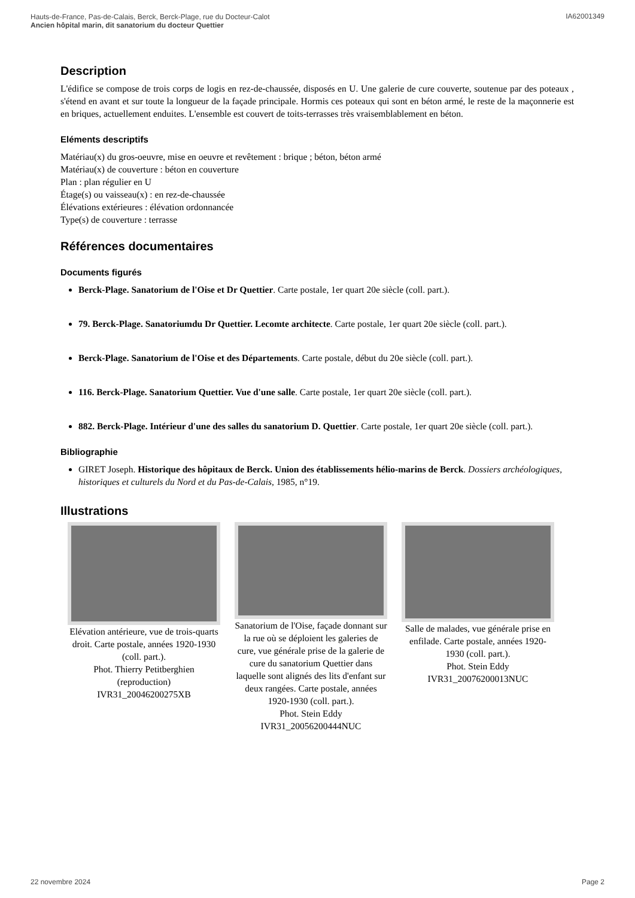Hauts-de-France, Pas-de-Calais, Berck, Berck-Plage, rue du Docteur-Calot
Ancien hôpital marin, dit sanatorium du docteur Quettier
IA62001349
Description
L'édifice se compose de trois corps de logis en rez-de-chaussée, disposés en U. Une galerie de cure couverte, soutenue par des poteaux , s'étend en avant et sur toute la longueur de la façade principale. Hormis ces poteaux qui sont en béton armé, le reste de la maçonnerie est en briques, actuellement enduites. L'ensemble est couvert de toits-terrasses très vraisemblablement en béton.
Eléments descriptifs
Matériau(x) du gros-oeuvre, mise en oeuvre et revêtement : brique ; béton, béton armé
Matériau(x) de couverture : béton en couverture
Plan : plan régulier en U
Étage(s) ou vaisseau(x) : en rez-de-chaussée
Élévations extérieures : élévation ordonnancée
Type(s) de couverture : terrasse
Références documentaires
Documents figurés
Berck-Plage. Sanatorium de l'Oise et Dr Quettier. Carte postale, 1er quart 20e siècle (coll. part.).
79. Berck-Plage. Sanatoriumdu Dr Quettier. Lecomte architecte. Carte postale, 1er quart 20e siècle (coll. part.).
Berck-Plage. Sanatorium de l'Oise et des Départements. Carte postale, début du 20e siècle (coll. part.).
116. Berck-Plage. Sanatorium Quettier. Vue d'une salle. Carte postale, 1er quart 20e siècle (coll. part.).
882. Berck-Plage. Intérieur d'une des salles du sanatorium D. Quettier. Carte postale, 1er quart 20e siècle (coll. part.).
Bibliographie
GIRET Joseph. Historique des hôpitaux de Berck. Union des établissements hélio-marins de Berck. Dossiers archéologiques, historiques et culturels du Nord et du Pas-de-Calais, 1985, n°19.
Illustrations
Elévation antérieure, vue de trois-quarts droit. Carte postale, années 1920-1930 (coll. part.).
Phot. Thierry Petitberghien (reproduction)
IVR31_20046200275XB
Sanatorium de l'Oise, façade donnant sur la rue où se déploient les galeries de cure, vue générale prise de la galerie de cure du sanatorium Quettier dans laquelle sont alignés des lits d'enfant sur deux rangées. Carte postale, années 1920-1930 (coll. part.).
Phot. Stein Eddy
IVR31_20056200444NUC
Salle de malades, vue générale prise en enfilade. Carte postale, années 1920-1930 (coll. part.).
Phot. Stein Eddy
IVR31_20076200013NUC
22 novembre 2024 Page 2